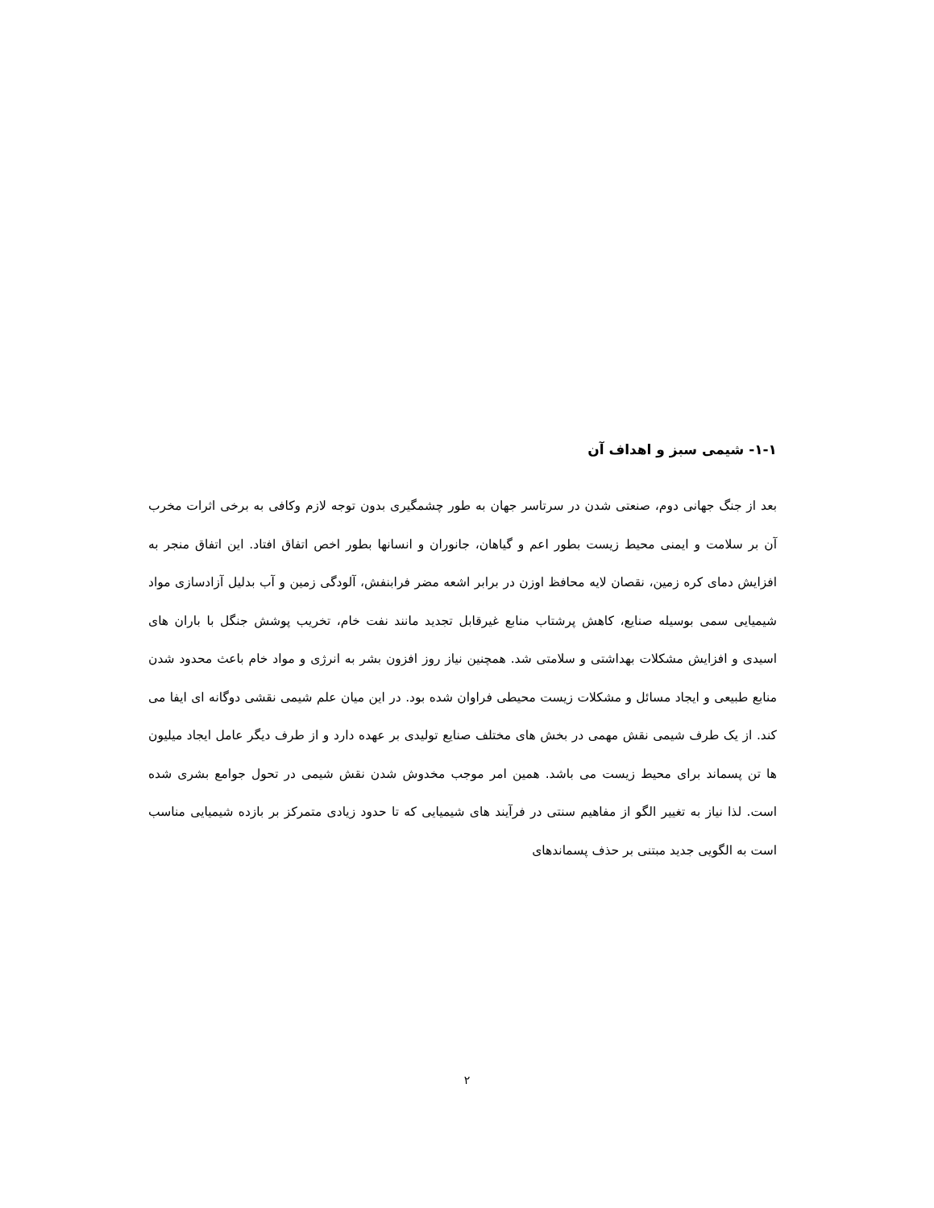۱-۱- شیمی سبز و اهداف آن
بعد از جنگ جهانی دوم، صنعتی شدن در سرتاسر جهان به طور چشمگیری بدون توجه لازم وکافی به برخی اثرات مخرب آن بر سلامت و ایمنی محیط زیست بطور اعم و گیاهان، جانوران و انسانها بطور اخص اتفاق افتاد. این اتفاق منجر به افزایش دمای کره زمین، نقصان لایه محافظ اوزن در برابر اشعه مضر فرابنفش، آلودگی زمین و آب بدلیل آزادسازی مواد شیمیایی سمی بوسیله صنایع، کاهش پرشتاب منابع غیرقابل تجدید مانند نفت خام، تخریب پوشش جنگل با باران های اسیدی و افزایش مشکلات بهداشتی و سلامتی شد. همچنین نیاز روز افزون بشر به انرژی و مواد خام باعث محدود شدن منابع طبیعی و ایجاد مسائل و مشکلات زیست محیطی فراوان شده بود. در این میان علم شیمی نقشی دوگانه ای ایفا می کند. از یک طرف شیمی نقش مهمی در بخش های مختلف صنایع تولیدی بر عهده دارد و از طرف دیگر عامل ایجاد میلیون ها تن پسماند برای محیط زیست می باشد. همین امر موجب مخدوش شدن نقش شیمی در تحول جوامع بشری شده است. لذا نیاز به تغییر الگو از مفاهیم سنتی در فرآیند های شیمیایی که تا حدود زیادی متمرکز بر بازده شیمیایی مناسب است به الگویی جدید مبتنی بر حذف پسماندهای
۲